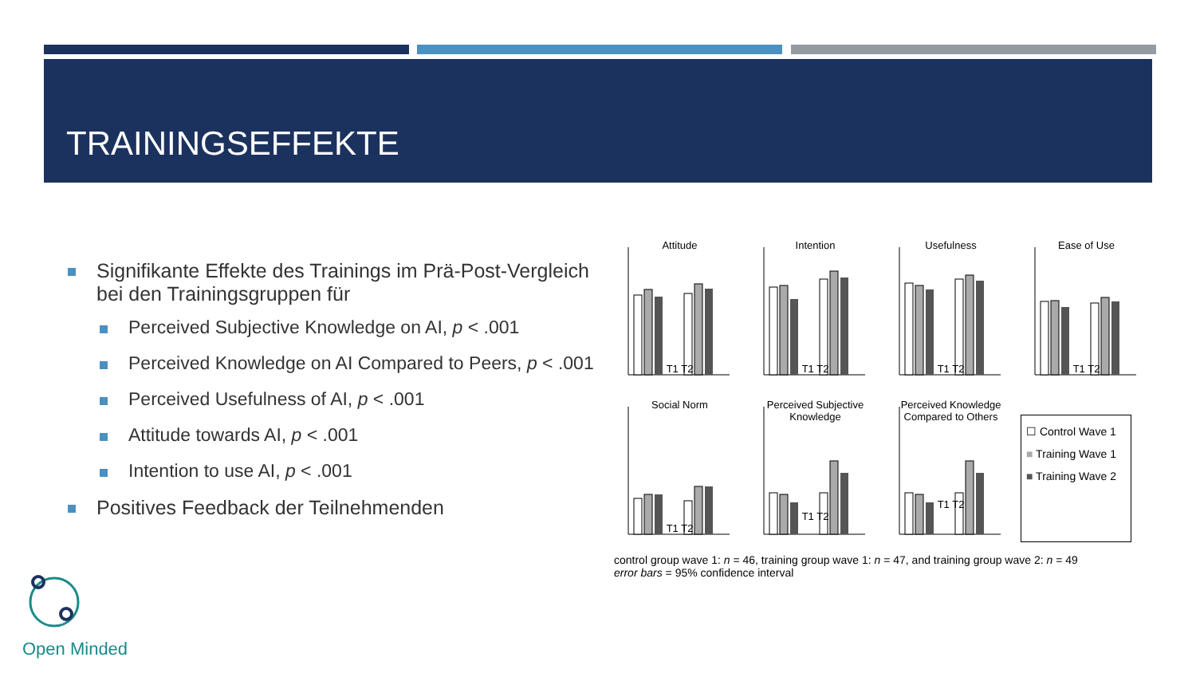TRAININGSEFFEKTE
Signifikante Effekte des Trainings im Prä-Post-Vergleich bei den Trainingsgruppen für
Perceived Subjective Knowledge on AI, p < .001
Perceived Knowledge on AI Compared to Peers, p < .001
Perceived Usefulness of AI, p < .001
Attitude towards AI, p < .001
Intention to use AI, p < .001
Positives Feedback der Teilnehmenden
Attitude
T1 T2
Intention
T1 T2
Usefulness
T1 T2
Ease of Use
T1 T2
Social Norm
T1 T2
Perceived Subjective Knowledge
T1 T2
Perceived Knowledge Compared to Others
T1 T2
☐ Control Wave 1
■ Training Wave 1
■ Training Wave 2
control group wave 1: n = 46, training group wave 1: n = 47, and training group wave 2: n = 49
error bars = 95% confidence interval
Open Minded